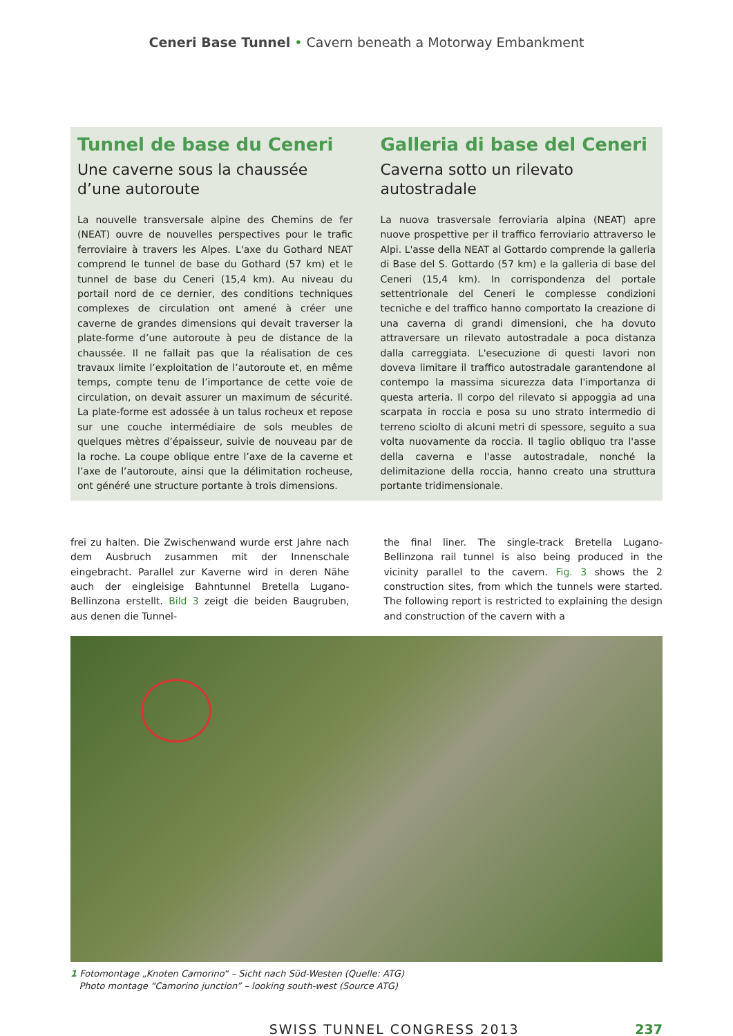Ceneri Base Tunnel • Cavern beneath a Motorway Embankment
Tunnel de base du Ceneri
Une caverne sous la chaussée d’une autoroute
La nouvelle transversale alpine des Chemins de fer (NEAT) ouvre de nouvelles perspectives pour le trafic ferroviaire à travers les Alpes. L'axe du Gothard NEAT comprend le tunnel de base du Gothard (57 km) et le tunnel de base du Ceneri (15,4 km). Au niveau du portail nord de ce dernier, des conditions techniques complexes de circulation ont amené à créer une caverne de grandes dimensions qui devait traverser la plate-forme d’une autoroute à peu de distance de la chaussée. Il ne fallait pas que la réalisation de ces travaux limite l’exploitation de l’autoroute et, en même temps, compte tenu de l’importance de cette voie de circulation, on devait assurer un maximum de sécurité. La plate-forme est adossée à un talus rocheux et repose sur une couche intermédiaire de sols meubles de quelques mètres d’épaisseur, suivie de nouveau par de la roche. La coupe oblique entre l’axe de la caverne et l’axe de l’autoroute, ainsi que la délimitation rocheuse, ont généré une structure portante à trois dimensions.
Galleria di base del Ceneri
Caverna sotto un rilevato autostradale
La nuova trasversale ferroviaria alpina (NEAT) apre nuove prospettive per il traffico ferroviario attraverso le Alpi. L'asse della NEAT al Gottardo comprende la galleria di Base del S. Gottardo (57 km) e la galleria di base del Ceneri (15,4 km). In corrispondenza del portale settentrionale del Ceneri le complesse condizioni tecniche e del traffico hanno comportato la creazione di una caverna di grandi dimensioni, che ha dovuto attraversare un rilevato autostradale a poca distanza dalla carreggiata. L'esecuzione di questi lavori non doveva limitare il traffico autostradale garantendone al contempo la massima sicurezza data l'importanza di questa arteria. Il corpo del rilevato si appoggia ad una scarpata in roccia e posa su uno strato intermedio di terreno sciolto di alcuni metri di spessore, seguito a sua volta nuovamente da roccia. Il taglio obliquo tra l'asse della caverna e l'asse autostradale, nonché la delimitazione della roccia, hanno creato una struttura portante tridimensionale.
frei zu halten. Die Zwischenwand wurde erst Jahre nach dem Ausbruch zusammen mit der Innenschale eingebracht. Parallel zur Kaverne wird in deren Nähe auch der eingleisige Bahntunnel Bretella Lugano-Bellinzona erstellt. Bild 3 zeigt die beiden Baugruben, aus denen die Tunnel-
the final liner. The single-track Bretella Lugano-Bellinzona rail tunnel is also being produced in the vicinity parallel to the cavern. Fig. 3 shows the 2 construction sites, from which the tunnels were started. The following report is restricted to explaining the design and construction of the cavern with a
1 Fotomontage „Knoten Camorino“ – Sicht nach Süd-Westen (Quelle: ATG)
Photo montage “Camorino junction” – looking south-west (Source ATG)
SWISS TUNNEL CONGRESS 2013 237